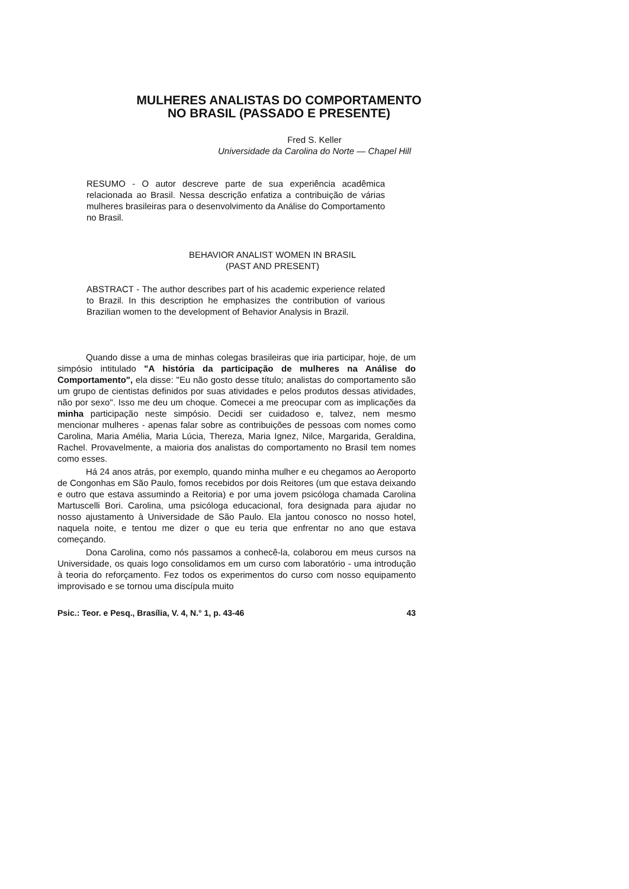MULHERES ANALISTAS DO COMPORTAMENTO
NO BRASIL (PASSADO E PRESENTE)
Fred S. Keller
Universidade da Carolina do Norte — Chapel Hill
RESUMO - O autor descreve parte de sua experiência acadêmica relacionada ao Brasil. Nessa descrição enfatiza a contribuição de várias mulheres brasileiras para o desenvolvimento da Análise do Comportamento no Brasil.
BEHAVIOR ANALIST WOMEN IN BRASIL
(PAST AND PRESENT)
ABSTRACT - The author describes part of his academic experience related to Brazil. In this description he emphasizes the contribution of various Brazilian women to the development of Behavior Analysis in Brazil.
Quando disse a uma de minhas colegas brasileiras que iria participar, hoje, de um simpósio intitulado "A história da participação de mulheres na Análise do Comportamento", ela disse: "Eu não gosto desse título; analistas do comportamento são um grupo de cientistas definidos por suas atividades e pelos produtos dessas atividades, não por sexo". Isso me deu um choque. Comecei a me preocupar com as implicações da minha participação neste simpósio. Decidi ser cuidadoso e, talvez, nem mesmo mencionar mulheres - apenas falar sobre as contribuições de pessoas com nomes como Carolina, Maria Amélia, Maria Lúcia, Thereza, Maria Ignez, Nilce, Margarida, Geraldina, Rachel. Provavelmente, a maioria dos analistas do comportamento no Brasil tem nomes como esses.
Há 24 anos atrás, por exemplo, quando minha mulher e eu chegamos ao Aeroporto de Congonhas em São Paulo, fomos recebidos por dois Reitores (um que estava deixando e outro que estava assumindo a Reitoria) e por uma jovem psicóloga chamada Carolina Martuscelli Bori. Carolina, uma psicóloga educacional, fora designada para ajudar no nosso ajustamento à Universidade de São Paulo. Ela jantou conosco no nosso hotel, naquela noite, e tentou me dizer o que eu teria que enfrentar no ano que estava começando.
Dona Carolina, como nós passamos a conhecê-la, colaborou em meus cursos na Universidade, os quais logo consolidamos em um curso com laboratório - uma introdução à teoria do reforçamento. Fez todos os experimentos do curso com nosso equipamento improvisado e se tornou uma discípula muito
Psic.: Teor. e Pesq., Brasília, V. 4, N.° 1, p. 43-46 43